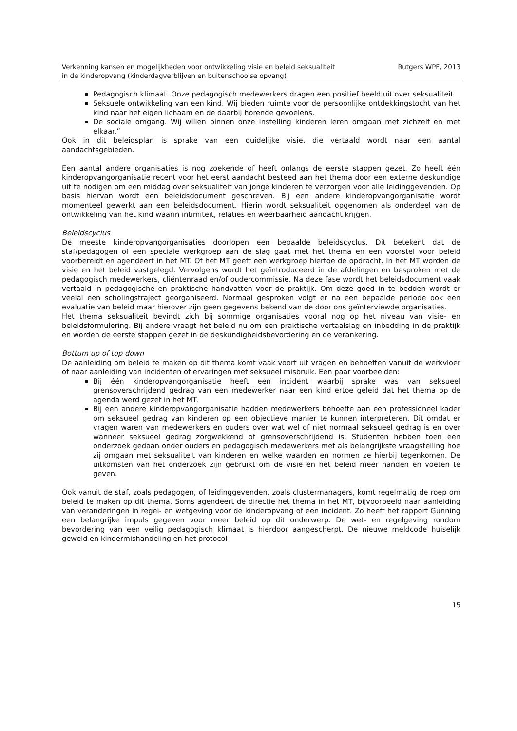Verkenning kansen en mogelijkheden voor ontwikkeling visie en beleid seksualiteit
in de kinderopvang (kinderdagverblijven en buitenschoolse opvang)
Rutgers WPF, 2013
Pedagogisch klimaat. Onze pedagogisch medewerkers dragen een positief beeld uit over seksualiteit.
Seksuele ontwikkeling van een kind. Wij bieden ruimte voor de persoonlijke ontdekkingstocht van het kind naar het eigen lichaam en de daarbij horende gevoelens.
De sociale omgang. Wij willen binnen onze instelling kinderen leren omgaan met zichzelf en met elkaar.”
Ook in dit beleidsplan is sprake van een duidelijke visie, die vertaald wordt naar een aantal aandachtsgebieden.
Een aantal andere organisaties is nog zoekende of heeft onlangs de eerste stappen gezet. Zo heeft één kinderopvangorganisatie recent voor het eerst aandacht besteed aan het thema door een externe deskundige uit te nodigen om een middag over seksualiteit van jonge kinderen te verzorgen voor alle leidinggevenden. Op basis hiervan wordt een beleidsdocument geschreven. Bij een andere kinderopvangorganisatie wordt momenteel gewerkt aan een beleidsdocument. Hierin wordt seksualiteit opgenomen als onderdeel van de ontwikkeling van het kind waarin intimiteit, relaties en weerbaarheid aandacht krijgen.
Beleidscyclus
De meeste kinderopvangorganisaties doorlopen een bepaalde beleidscyclus. Dit betekent dat de staf/pedagogen of een speciale werkgroep aan de slag gaat met het thema en een voorstel voor beleid voorbereidt en agendeert in het MT. Of het MT geeft een werkgroep hiertoe de opdracht. In het MT worden de visie en het beleid vastgelegd. Vervolgens wordt het geïntroduceerd in de afdelingen en besproken met de pedagogisch medewerkers, cliëntenraad en/of oudercommissie. Na deze fase wordt het beleidsdocument vaak vertaald in pedagogische en praktische handvatten voor de praktijk. Om deze goed in te bedden wordt er veelal een scholingstraject georganiseerd. Normaal gesproken volgt er na een bepaalde periode ook een evaluatie van beleid maar hierover zijn geen gegevens bekend van de door ons geïnterviewde organisaties.
Het thema seksualiteit bevindt zich bij sommige organisaties vooral nog op het niveau van visie- en beleidsformulering. Bij andere vraagt het beleid nu om een praktische vertaalslag en inbedding in de praktijk en worden de eerste stappen gezet in de deskundigheidsbevordering en de verankering.
Bottum up of top down
De aanleiding om beleid te maken op dit thema komt vaak voort uit vragen en behoeften vanuit de werkvloer of naar aanleiding van incidenten of ervaringen met seksueel misbruik. Een paar voorbeelden:
Bij één kinderopvangorganisatie heeft een incident waarbij sprake was van seksueel grensoverschrijdend gedrag van een medewerker naar een kind ertoe geleid dat het thema op de agenda werd gezet in het MT.
Bij een andere kinderopvangorganisatie hadden medewerkers behoefte aan een professioneel kader om seksueel gedrag van kinderen op een objectieve manier te kunnen interpreteren. Dit omdat er vragen waren van medewerkers en ouders over wat wel of niet normaal seksueel gedrag is en over wanneer seksueel gedrag zorgwekkend of grensoverschrijdend is. Studenten hebben toen een onderzoek gedaan onder ouders en pedagogisch medewerkers met als belangrijkste vraagstelling hoe zij omgaan met seksualiteit van kinderen en welke waarden en normen ze hierbij tegenkomen. De uitkomsten van het onderzoek zijn gebruikt om de visie en het beleid meer handen en voeten te geven.
Ook vanuit de staf, zoals pedagogen, of leidinggevenden, zoals clustermanagers, komt regelmatig de roep om beleid te maken op dit thema. Soms agendeert de directie het thema in het MT, bijvoorbeeld naar aanleiding van veranderingen in regel- en wetgeving voor de kinderopvang of een incident. Zo heeft het rapport Gunning een belangrijke impuls gegeven voor meer beleid op dit onderwerp. De wet- en regelgeving rondom bevordering van een veilig pedagogisch klimaat is hierdoor aangescherpt. De nieuwe meldcode huiselijk geweld en kindermishandeling en het protocol
15